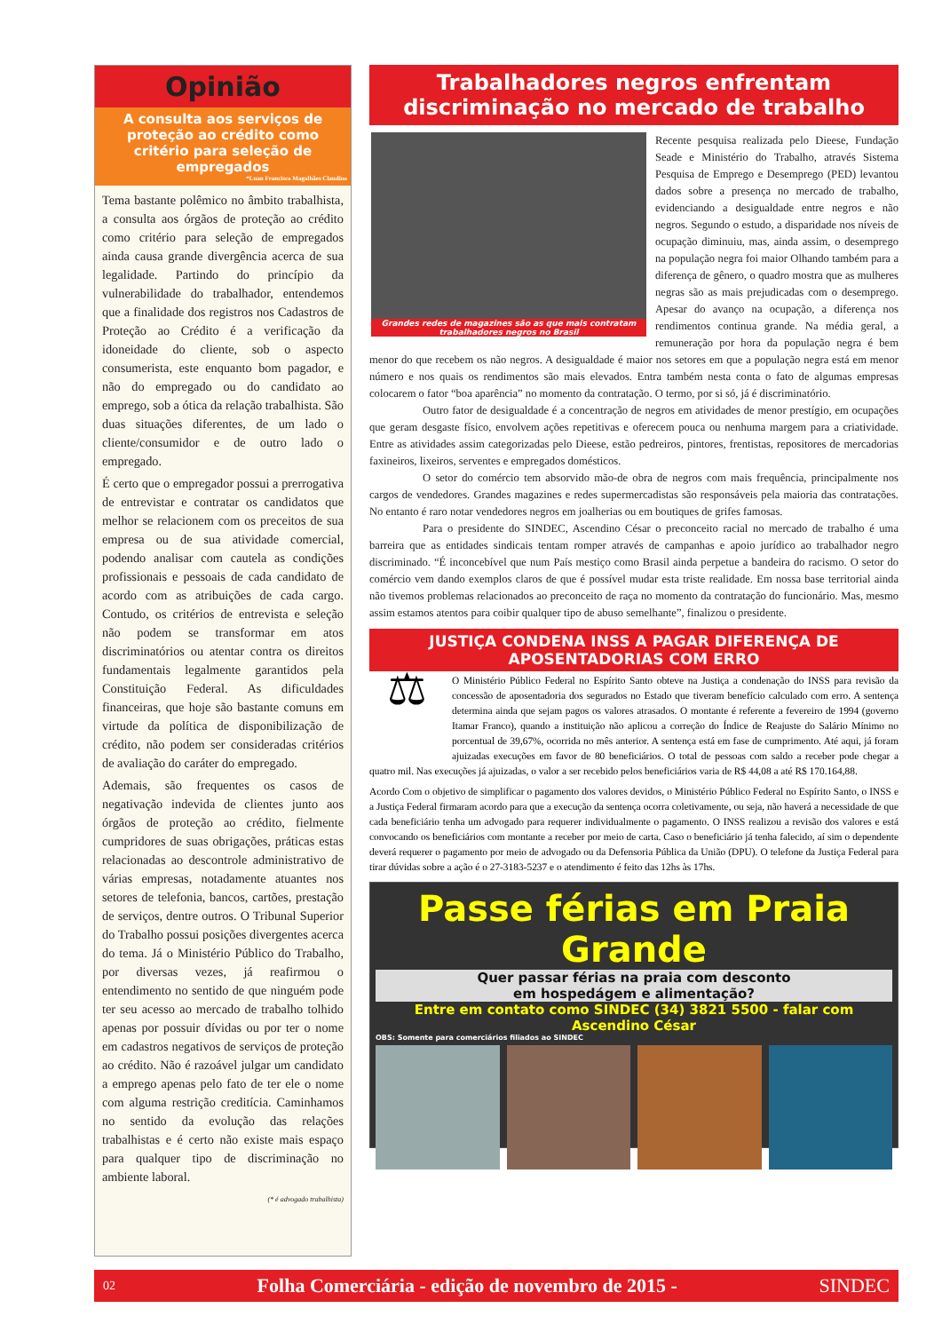Opinião
A consulta aos serviços de proteção ao crédito como critério para seleção de empregados
*Luan Francisco Magalhães Claudino
Tema bastante polêmico no âmbito trabalhista, a consulta aos órgãos de proteção ao crédito como critério para seleção de empregados ainda causa grande divergência acerca de sua legalidade. Partindo do princípio da vulnerabilidade do trabalhador, entendemos que a finalidade dos registros nos Cadastros de Proteção ao Crédito é a verificação da idoneidade do cliente, sob o aspecto consumerista, este enquanto bom pagador, e não do empregado ou do candidato ao emprego, sob a ótica da relação trabalhista. São duas situações diferentes, de um lado o cliente/consumidor e de outro lado o empregado.
É certo que o empregador possui a prerrogativa de entrevistar e contratar os candidatos que melhor se relacionem com os preceitos de sua empresa ou de sua atividade comercial, podendo analisar com cautela as condições profissionais e pessoais de cada candidato de acordo com as atribuições de cada cargo. Contudo, os critérios de entrevista e seleção não podem se transformar em atos discriminatórios ou atentar contra os direitos fundamentais legalmente garantidos pela Constituição Federal. As dificuldades financeiras, que hoje são bastante comuns em virtude da política de disponibilização de crédito, não podem ser consideradas critérios de avaliação do caráter do empregado.
Ademais, são frequentes os casos de negativação indevida de clientes junto aos órgãos de proteção ao crédito, fielmente cumpridores de suas obrigações, práticas estas relacionadas ao descontrole administrativo de várias empresas, notadamente atuantes nos setores de telefonia, bancos, cartões, prestação de serviços, dentre outros. O Tribunal Superior do Trabalho possui posições divergentes acerca do tema. Já o Ministério Público do Trabalho, por diversas vezes, já reafirmou o entendimento no sentido de que ninguém pode ter seu acesso ao mercado de trabalho tolhido apenas por possuir dívidas ou por ter o nome em cadastros negativos de serviços de proteção ao crédito. Não é razoável julgar um candidato a emprego apenas pelo fato de ter ele o nome com alguma restrição creditícia. Caminhamos no sentido da evolução das relações trabalhistas e é certo não existe mais espaço para qualquer tipo de discriminação no ambiente laboral.
(* é advogado trabalhista)
Trabalhadores negros enfrentam discriminação no mercado de trabalho
Grandes redes de magazines são as que mais contratam trabalhadores negros no Brasil
Recente pesquisa realizada pelo Dieese, Fundação Seade e Ministério do Trabalho, através Sistema Pesquisa de Emprego e Desemprego (PED) levantou dados sobre a presença no mercado de trabalho, evidenciando a desigualdade entre negros e não negros. Segundo o estudo, a disparidade nos níveis de ocupação diminuiu, mas, ainda assim, o desemprego na população negra foi maior Olhando também para a diferença de gênero, o quadro mostra que as mulheres negras são as mais prejudicadas com o desemprego. Apesar do avanço na ocupação, a diferença nos rendimentos continua grande. Na média geral, a remuneração por hora da população negra é bem menor do que recebem os não negros. A desigualdade é maior nos setores em que a população negra está em menor número e nos quais os rendimentos são mais elevados. Entra também nesta conta o fato de algumas empresas colocarem o fator “boa aparência” no momento da contratação. O termo, por si só, já é discriminatório.
Outro fator de desigualdade é a concentração de negros em atividades de menor prestígio, em ocupações que geram desgaste físico, envolvem ações repetitivas e oferecem pouca ou nenhuma margem para a criatividade. Entre as atividades assim categorizadas pelo Dieese, estão pedreiros, pintores, frentistas, repositores de mercadorias faxineiros, lixeiros, serventes e empregados domésticos.
O setor do comércio tem absorvido mão-de obra de negros com mais frequência, principalmente nos cargos de vendedores. Grandes magazines e redes supermercadistas são responsáveis pela maioria das contratações. No entanto é raro notar vendedores negros em joalherias ou em boutiques de grifes famosas.
Para o presidente do SINDEC, Ascendino César o preconceito racial no mercado de trabalho é uma barreira que as entidades sindicais tentam romper através de campanhas e apoio jurídico ao trabalhador negro discriminado. “É inconcebível que num País mestiço como Brasil ainda perpetue a bandeira do racismo. O setor do comércio vem dando exemplos claros de que é possível mudar esta triste realidade. Em nossa base territorial ainda não tivemos problemas relacionados ao preconceito de raça no momento da contratação do funcionário. Mas, mesmo assim estamos atentos para coibir qualquer tipo de abuso semelhante”, finalizou o presidente.
JUSTIÇA CONDENA INSS A PAGAR DIFERENÇA DE APOSENTADORIAS COM ERRO
⚖
O Ministério Público Federal no Espírito Santo obteve na Justiça a condenação do INSS para revisão da concessão de aposentadoria dos segurados no Estado que tiveram benefício calculado com erro. A sentença determina ainda que sejam pagos os valores atrasados. O montante é referente a fevereiro de 1994 (governo Itamar Franco), quando a instituição não aplicou a correção do Índice de Reajuste do Salário Mínimo no porcentual de 39,67%, ocorrida no mês anterior. A sentença está em fase de cumprimento. Até aqui, já foram ajuizadas execuções em favor de 80 beneficiários. O total de pessoas com saldo a receber pode chegar a quatro mil. Nas execuções já ajuizadas, o valor a ser recebido pelos beneficiários varia de R$ 44,08 a até R$ 170.164,88.
Acordo Com o objetivo de simplificar o pagamento dos valores devidos, o Ministério Público Federal no Espírito Santo, o INSS e a Justiça Federal firmaram acordo para que a execução da sentença ocorra coletivamente, ou seja, não haverá a necessidade de que cada beneficiário tenha um advogado para requerer individualmente o pagamento. O INSS realizou a revisão dos valores e está convocando os beneficiários com montante a receber por meio de carta. Caso o beneficiário já tenha falecido, aí sim o dependente deverá requerer o pagamento por meio de advogado ou da Defensoria Pública da União (DPU). O telefone da Justiça Federal para tirar dúvidas sobre a ação é o 27-3183-5237 e o atendimento é feito das 12hs às 17hs.
Passe férias em Praia Grande
Quer passar férias na praia com desconto
em hospedágem e alimentação?
Entre em contato como SINDEC (34) 3821 5500 - falar com Ascendino César
OBS: Somente para comerciários filiados ao SINDEC
02 Folha Comerciária - edição de novembro de 2015 - SINDEC